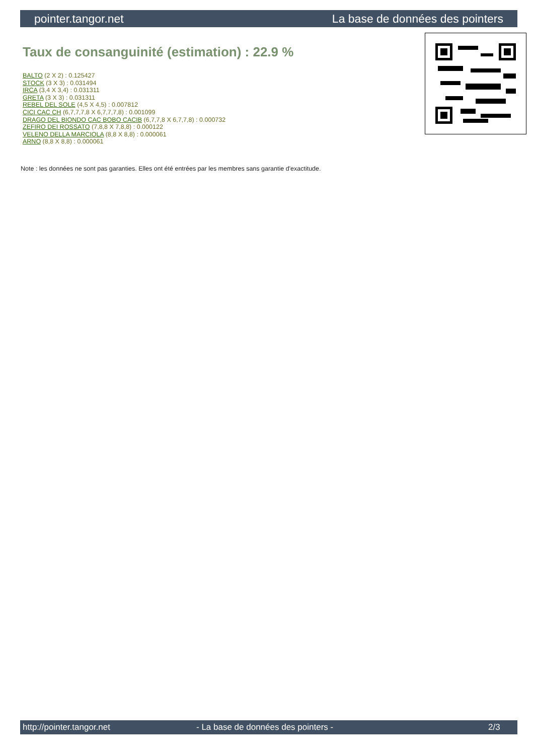pointer.tangor.net La base de données des pointers
Taux de consanguinité (estimation) : 22.9 %
BALTO (2 X 2) : 0.125427
STOCK (3 X 3) : 0.031494
IRCA (3,4 X 3,4) : 0.031311
GRETA (3 X 3) : 0.031311
REBEL DEL SOLE (4,5 X 4,5) : 0.007812
CICI CAC CH (6,7,7,7,8 X 6,7,7,7,8) : 0.001099
DRAGO DEL BIONDO CAC BOBO CACIB (6,7,7,8 X 6,7,7,8) : 0.000732
ZEFIRO DEI ROSSATO (7,8,8 X 7,8,8) : 0.000122
VELENO DELLA MARCIOLA (8,8 X 8,8) : 0.000061
ARNO (8,8 X 8,8) : 0.000061
Note : les données ne sont pas garanties. Elles ont été entrées par les membres sans garantie d'exactitude.
http://pointer.tangor.net - La base de données des pointers - 2/3